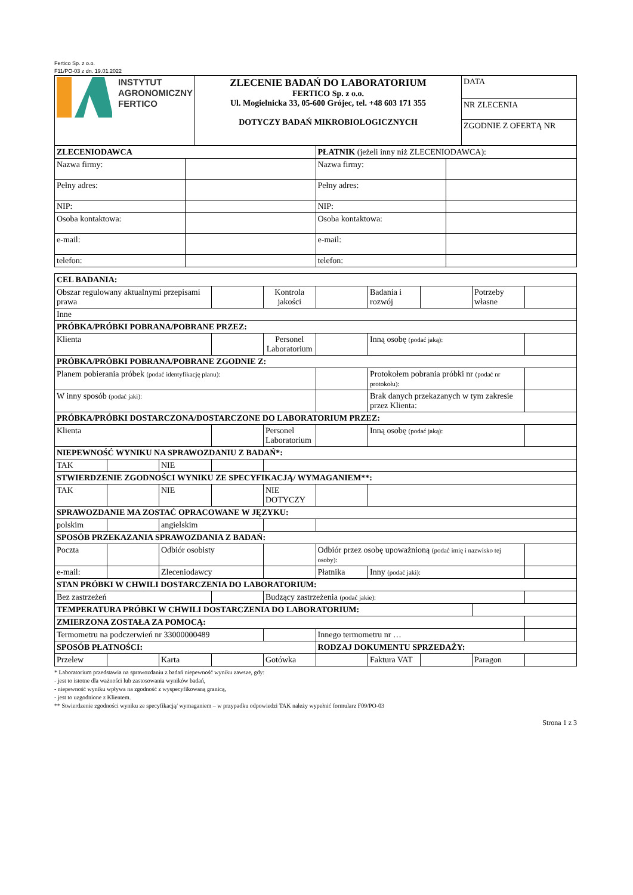Fertico Sp. z o.o.
F11/PO-03 z dn. 19.01.2022
| INSTYTUT AGRONOMICZNY FERTICO | ZLECENIE BADAŃ DO LABORATORIUM FERTICO Sp. z o.o. Ul. Mogielnicka 33, 05-600 Grójec, tel. +48 603 171 355 DOTYCZY BADAŃ MIKROBIOLOGICZNYCH | DATA |
| | | NR ZLECENIA |
| | | ZGODNIE Z OFERTĄ NR |
| ZLECENIODAWCA | | PŁATNIK (jeżeli inny niż ZLECENIODAWCA): | |
| --- | --- | --- | --- |
| Nazwa firmy: | | Nazwa firmy: | |
| Pełny adres: | | Pełny adres: | |
| NIP: | | NIP: | |
| Osoba kontaktowa: | | Osoba kontaktowa: | |
| e-mail: | | e-mail: | |
| telefon: | | telefon: | |
| CEL BADANIA: | | | | | | | | | |
| --- | --- | --- | --- | --- | --- | --- | --- | --- | --- |
| Obszar regulowany aktualnymi przepisami prawa | | | | Kontrola jakości | | Badania i rozwój | | Potrzeby własne | |
| Inne | | | | | | | | | |
| PRÓBKA/PRÓBKI POBRANA/POBRANE PRZEZ: | | | | | | | | | |
| Klienta | | | | Personel Laboratorium | | Inną osobę (podać jaką): | | | |
| PRÓBKA/PRÓBKI POBRANA/POBRANE ZGODNIE Z: | | | | | | | | | |
| Planem pobierania próbek (podać identyfikację planu): | | | | | | Protokołem pobrania próbki nr (podać nr protokołu): | | | |
| W inny sposób (podać jaki): | | | | | | Brak danych przekazanych w tym zakresie przez Klienta: | | | |
| PRÓBKA/PRÓBKI DOSTARCZONA/DOSTARCZONE DO LABORATORIUM PRZEZ: | | | | | | | | | |
| Klienta | | | | Personel Laboratorium | | Inną osobę (podać jaką): | | | |
| NIEPEWNOŚĆ WYNIKU NA SPRAWOZDANIU Z BADAŃ*: | | | | | | | | | |
| TAK | | NIE | | | | | | | |
| STWIERDZENIE ZGODNOŚCI WYNIKU ZE SPECYFIKACJĄ/ WYMAGANIEM**: | | | | | | | | | |
| TAK | | NIE | | NIE DOTYCZY | | | | | |
| SPRAWOZDANIE MA ZOSTAĆ OPRACOWANE W JĘZYKU: | | | | | | | | | |
| polskim | | angielskim | | | | | | | |
| SPOSÓB PRZEKAZANIA SPRAWOZDANIA Z BADAŃ: | | | | | | | | | |
| Poczta | | Odbiór osobisty | | | Odbiór przez osobę upoważnioną (podać imię i nazwisko tej osoby): | | | | |
| e-mail: | | Zleceniodawcy | | | Płatnika | Inny (podać jaki): | | | |
| STAN PRÓBKI W CHWILI DOSTARCZENIA DO LABORATORIUM: | | | | | | | | | |
| Bez zastrzeżeń | | | | Budzący zastrzeżenia (podać jakie): | | | | | |
| TEMPERATURA PRÓBKI W CHWILI DOSTARCZENIA DO LABORATORIUM: | | | | | | | | | |
| ZMIERZONA ZOSTAŁA ZA POMOCĄ: | | | | | | | | | |
| Termometru na podczerwień nr 33000000489 | | | | | Innego termometru nr … | | | | |
| SPOSÓB PŁATNOŚCI: | | | | | RODZAJ DOKUMENTU SPRZEDAŻY: | | | | |
| Przelew | | Karta | | Gotówka | | Faktura VAT | | Paragon | |
* Laboratorium przedstawia na sprawozdaniu z badań niepewność wyniku zawsze, gdy:
- jest to istotne dla ważności lub zastosowania wyników badań,
- niepewność wyniku wpływa na zgodność z wyspecyfikowaną granicą,
- jest to uzgodnione z Klientem.
** Stwierdzenie zgodności wyniku ze specyfikacją/ wymaganiem – w przypadku odpowiedzi TAK należy wypełnić formularz F09/PO-03
Strona 1 z 3